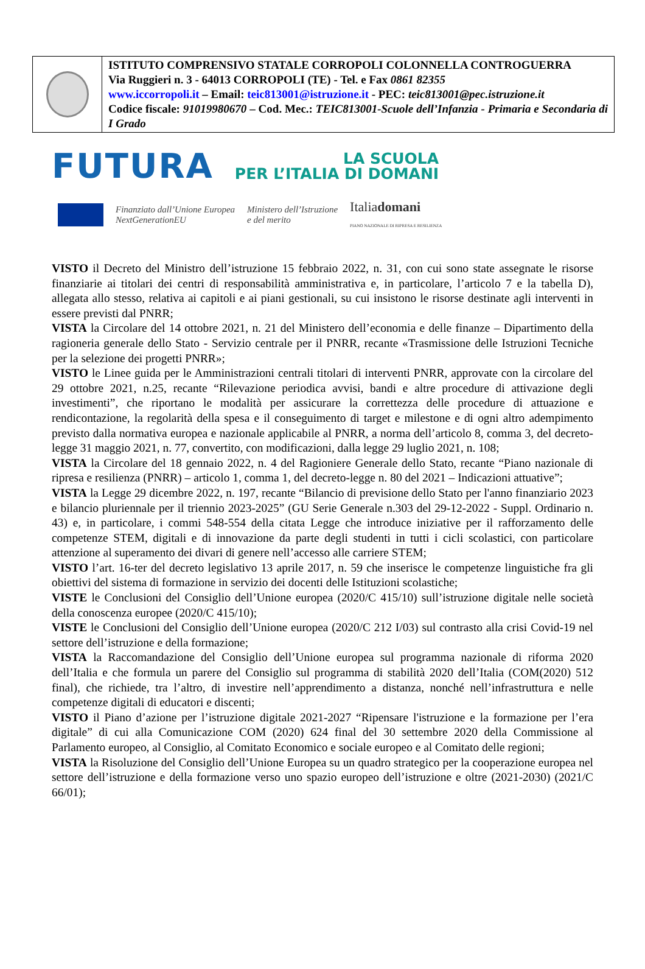ISTITUTO COMPRENSIVO STATALE CORROPOLI COLONNELLA CONTROGUERRA
Via Ruggieri n. 3 - 64013 CORROPOLI (TE) - Tel. e Fax 0861 82355
www.iccorropoli.it – Email: teic813001@istruzione.it - PEC: teic813001@pec.istruzione.it
Codice fiscale: 91019980670 – Cod. Mec.: TEIC813001-Scuole dell’Infanzia - Primaria e Secondaria di I Grado
FUTURA LA SCUOLA
PER L’ITALIA DI DOMANI
Finanziato dall’Unione Europea
NextGenerationEU Ministero dell’Istruzione
e del merito Italiadomani
PIANO NAZIONALE DI RIPRESA E RESILIENZA
VISTO il Decreto del Ministro dell’istruzione 15 febbraio 2022, n. 31, con cui sono state assegnate le risorse finanziarie ai titolari dei centri di responsabilità amministrativa e, in particolare, l’articolo 7 e la tabella D), allegata allo stesso, relativa ai capitoli e ai piani gestionali, su cui insistono le risorse destinate agli interventi in essere previsti dal PNRR;
VISTA la Circolare del 14 ottobre 2021, n. 21 del Ministero dell’economia e delle finanze – Dipartimento della ragioneria generale dello Stato - Servizio centrale per il PNRR, recante «Trasmissione delle Istruzioni Tecniche per la selezione dei progetti PNRR»;
VISTO le Linee guida per le Amministrazioni centrali titolari di interventi PNRR, approvate con la circolare del 29 ottobre 2021, n.25, recante “Rilevazione periodica avvisi, bandi e altre procedure di attivazione degli investimenti”, che riportano le modalità per assicurare la correttezza delle procedure di attuazione e rendicontazione, la regolarità della spesa e il conseguimento di target e milestone e di ogni altro adempimento previsto dalla normativa europea e nazionale applicabile al PNRR, a norma dell’articolo 8, comma 3, del decreto-legge 31 maggio 2021, n. 77, convertito, con modificazioni, dalla legge 29 luglio 2021, n. 108;
VISTA la Circolare del 18 gennaio 2022, n. 4 del Ragioniere Generale dello Stato, recante “Piano nazionale di ripresa e resilienza (PNRR) – articolo 1, comma 1, del decreto-legge n. 80 del 2021 – Indicazioni attuative”;
VISTA la Legge 29 dicembre 2022, n. 197, recante “Bilancio di previsione dello Stato per l'anno finanziario 2023 e bilancio pluriennale per il triennio 2023-2025” (GU Serie Generale n.303 del 29-12-2022 - Suppl. Ordinario n. 43) e, in particolare, i commi 548-554 della citata Legge che introduce iniziative per il rafforzamento delle competenze STEM, digitali e di innovazione da parte degli studenti in tutti i cicli scolastici, con particolare attenzione al superamento dei divari di genere nell’accesso alle carriere STEM;
VISTO l’art. 16-ter del decreto legislativo 13 aprile 2017, n. 59 che inserisce le competenze linguistiche fra gli obiettivi del sistema di formazione in servizio dei docenti delle Istituzioni scolastiche;
VISTE le Conclusioni del Consiglio dell’Unione europea (2020/C 415/10) sull’istruzione digitale nelle società della conoscenza europee (2020/C 415/10);
VISTE le Conclusioni del Consiglio dell’Unione europea (2020/C 212 I/03) sul contrasto alla crisi Covid-19 nel settore dell’istruzione e della formazione;
VISTA la Raccomandazione del Consiglio dell’Unione europea sul programma nazionale di riforma 2020 dell’Italia e che formula un parere del Consiglio sul programma di stabilità 2020 dell’Italia (COM(2020) 512 final), che richiede, tra l’altro, di investire nell’apprendimento a distanza, nonché nell’infrastruttura e nelle competenze digitali di educatori e discenti;
VISTO il Piano d’azione per l’istruzione digitale 2021-2027 “Ripensare l'istruzione e la formazione per l’era digitale” di cui alla Comunicazione COM (2020) 624 final del 30 settembre 2020 della Commissione al Parlamento europeo, al Consiglio, al Comitato Economico e sociale europeo e al Comitato delle regioni;
VISTA la Risoluzione del Consiglio dell’Unione Europea su un quadro strategico per la cooperazione europea nel settore dell’istruzione e della formazione verso uno spazio europeo dell’istruzione e oltre (2021-2030) (2021/C 66/01);